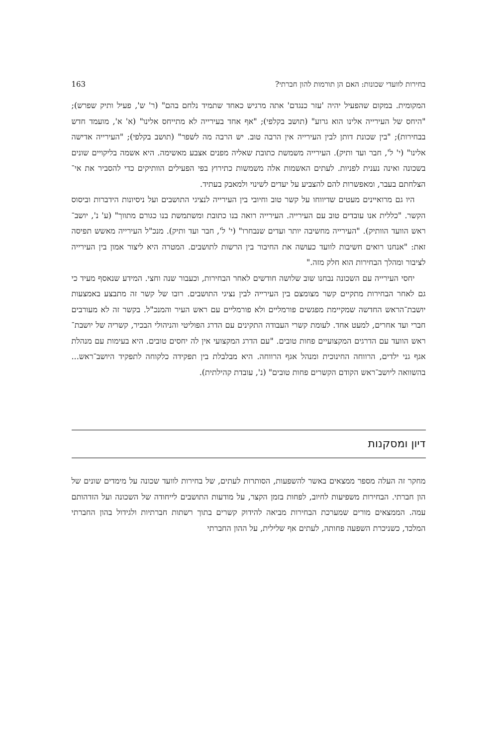בחירות לוועדי שכונות: האם הן תורמות להון חברתי? 163
המקומית. במקום שהפעיל יהיה 'עזר כנגדם' אתה מרגיש כאחד שתמיד נלחם בהם" (ר' ש', פעיל ותיק שפרש); "היחס של העירייה אלינו הוא גרוע" (תושב בקלפי); "אף אחד בעירייה לא מתייחס אלינו" (א' א', מועמד חדש בבחירות); "בין שכונת דותן לבין העירייה אין הרבה טוב. יש הרבה מה לשפר" (תושב בקלפי); "העירייה אדישה אלינו" (י' ל', חבר ועד ותיק). העירייה משמשת כתובת שאליה מפנים אצבע מאשימה. היא אשמה בליקויים שונים בשכונה ואינה נענית לפניות. לעתים האשמות אלה משמשות כתירוץ בפי הפעילים הוותיקים כדי להסביר את אי־הצלחתם בעבר, ומאפשרות להם להצביע על יעדים לשינוי ולמאבק בעתיד.
היו גם מרואיינים מעטים שדיווחו על קשר טוב וחיובי בין העירייה לנציגי התושבים ועל ניסיונות הידברות וביסוס הקשר. "כללית אנו עובדים טוב עם העירייה. העירייה רואה בנו כתובת ומשתמשת בנו כגורם מתווך" (ע' נ', יושב־ראש הוועד הוותיק). "העירייה מחשיבה יותר ועדים שנבחרו" (י' ל', חבר ועד ותיק). מנכ"ל העירייה מאשש תפיסה זאת: "אנחנו רואים חשיבות לוועד כעושה את החיבור בין הרשות לתושבים. המטרה היא ליצור אמון בין העירייה לציבור ומהלך הבחירות הוא חלק מזה."
יחסי העירייה עם השכונה נבחנו שוב שלושה חודשים לאחר הבחירות, וכעבור שנה וחצי. המידע שנאסף מעיד כי גם לאחר הבחירות מתקיים קשר מצומצם בין העירייה לבין נציגי התושבים. רובו של קשר זה מתבצע באמצעות יושבת־הראש החדשה שמקיימת מפגשים פורמליים ולא פורמליים עם ראש העיר והמנכ"ל. בקשר זה לא מעורבים חברי ועד אחרים, למעט אחד. לעומת קשרי העבודה התקינים עם הדרג הפוליטי והניהולי הבכיר, קשריה של יושבת־ראש הוועד עם הדרגים המקצועיים פחות טובים. "עם הדרג המקצועי אין לה יחסים טובים. היא בעימות עם מנהלת אגף גני ילדים, הרווחה החינוכית ומנהל אגף הרווחה. היא מבלבלת בין תפקידה כלקוחה לתפקיד היושב־ראש... בהשוואה ליושב־ראש הקודם הקשרים פחות טובים" (נ', עובדת קהילתית).
דיון ומסקנות
מחקר זה העלה מספר ממצאים באשר להשפעות, הסותרות לעתים, של בחירות לוועד שכונה על מימדים שונים של הון חברתי. הבחירות משפיעות לחיוב, לפחות בזמן הקצר, על מודעות התושבים לייחודה של השכונה ועל הזדהותם עמה. הממצאים מורים שמערכת הבחירות מביאה להידוק קשרים בתוך רשתות חברתיות ולגידול בהון החברתי המלכד, כשניכרת השפעה פחותה, לעתים אף שלילית, על ההון החברתי